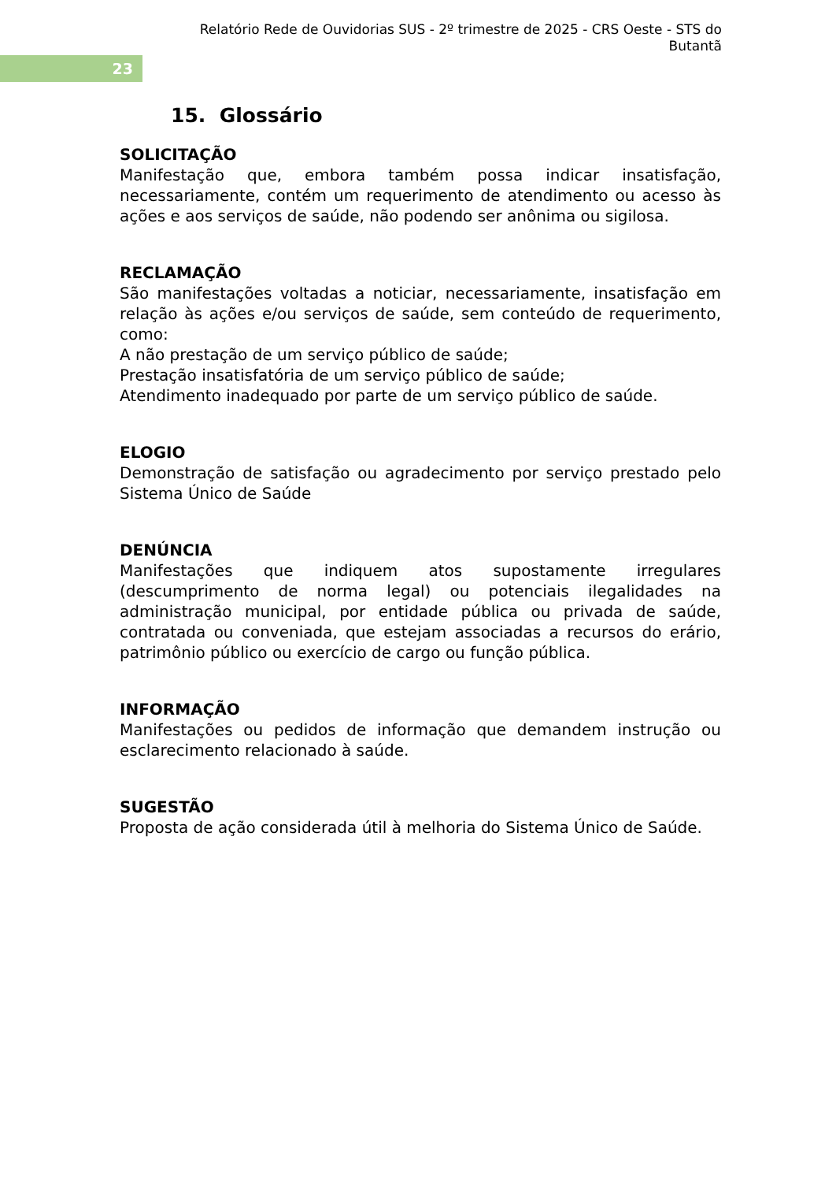Relatório Rede de Ouvidorias SUS - 2º trimestre de 2025 - CRS Oeste - STS do
Butantã
23
15. Glossário
SOLICITAÇÃO
Manifestação que, embora também possa indicar insatisfação, necessariamente, contém um requerimento de atendimento ou acesso às ações e aos serviços de saúde, não podendo ser anônima ou sigilosa.
RECLAMAÇÃO
São manifestações voltadas a noticiar, necessariamente, insatisfação em relação às ações e/ou serviços de saúde, sem conteúdo de requerimento, como:
A não prestação de um serviço público de saúde;
Prestação insatisfatória de um serviço público de saúde;
Atendimento inadequado por parte de um serviço público de saúde.
ELOGIO
Demonstração de satisfação ou agradecimento por serviço prestado pelo Sistema Único de Saúde
DENÚNCIA
Manifestações que indiquem atos supostamente irregulares (descumprimento de norma legal) ou potenciais ilegalidades na administração municipal, por entidade pública ou privada de saúde, contratada ou conveniada, que estejam associadas a recursos do erário, patrimônio público ou exercício de cargo ou função pública.
INFORMAÇÃO
Manifestações ou pedidos de informação que demandem instrução ou esclarecimento relacionado à saúde.
SUGESTÃO
Proposta de ação considerada útil à melhoria do Sistema Único de Saúde.